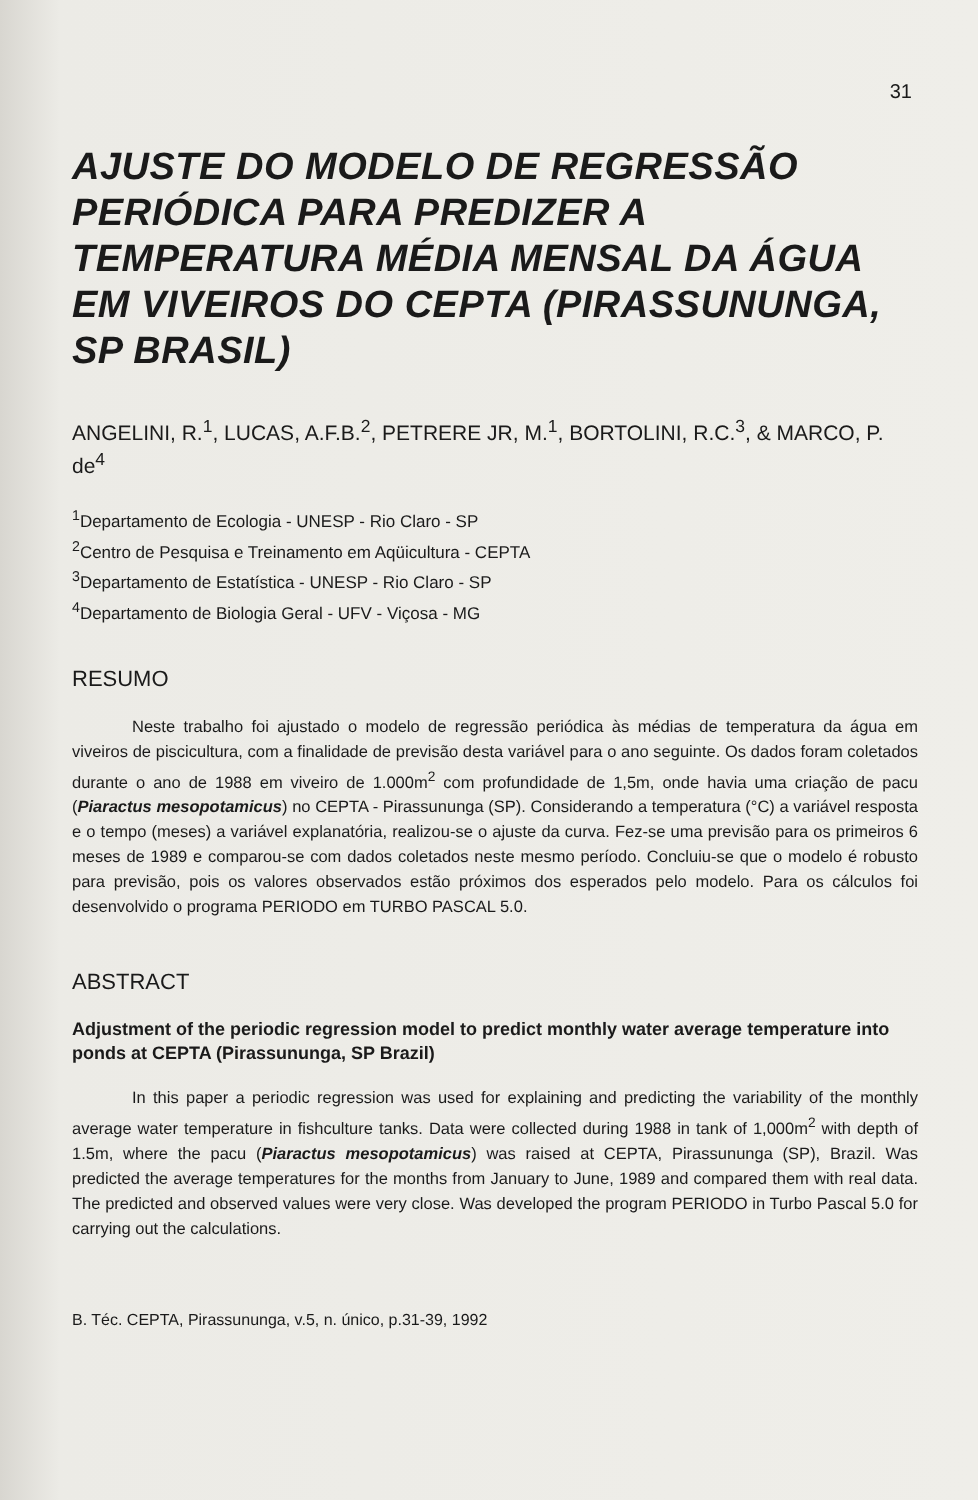31
AJUSTE DO MODELO DE REGRESSÃO PERIÓDICA PARA PREDIZER A TEMPERATURA MÉDIA MENSAL DA ÁGUA EM VIVEIROS DO CEPTA (PIRASSUNUNGA, SP BRASIL)
ANGELINI, R.<sup>1</sup>, LUCAS, A.F.B.<sup>2</sup>, PETRERE JR, M.<sup>1</sup>, BORTOLINI, R.C.<sup>3</sup>, & MARCO, P. de<sup>4</sup>
<sup>1</sup> Departamento de Ecologia - UNESP - Rio Claro - SP
<sup>2</sup> Centro de Pesquisa e Treinamento em Aqüicultura - CEPTA
<sup>3</sup> Departamento de Estatística - UNESP - Rio Claro - SP
<sup>4</sup> Departamento de Biologia Geral - UFV - Viçosa - MG
RESUMO
Neste trabalho foi ajustado o modelo de regressão periódica às médias de temperatura da água em viveiros de piscicultura, com a finalidade de previsão desta variável para o ano seguinte. Os dados foram coletados durante o ano de 1988 em viveiro de 1.000m<sup>2</sup> com profundidade de 1,5m, onde havia uma criação de pacu (Piaractus mesopotamicus) no CEPTA - Pirassununga (SP). Considerando a temperatura (°C) a variável resposta e o tempo (meses) a variável explanatória, realizou-se o ajuste da curva. Fez-se uma previsão para os primeiros 6 meses de 1989 e comparou-se com dados coletados neste mesmo período. Concluiu-se que o modelo é robusto para previsão, pois os valores observados estão próximos dos esperados pelo modelo. Para os cálculos foi desenvolvido o programa PERIODO em TURBO PASCAL 5.0.
ABSTRACT
Adjustment of the periodic regression model to predict monthly water average temperature into ponds at CEPTA (Pirassununga, SP Brazil)
In this paper a periodic regression was used for explaining and predicting the variability of the monthly average water temperature in fishculture tanks. Data were collected during 1988 in tank of 1,000m<sup>2</sup> with depth of 1.5m, where the pacu (Piaractus mesopotamicus) was raised at CEPTA, Pirassununga (SP), Brazil. Was predicted the average temperatures for the months from January to June, 1989 and compared them with real data. The predicted and observed values were very close. Was developed the program PERIODO in Turbo Pascal 5.0 for carrying out the calculations.
B. Téc. CEPTA, Pirassununga, v.5, n. único, p.31-39, 1992